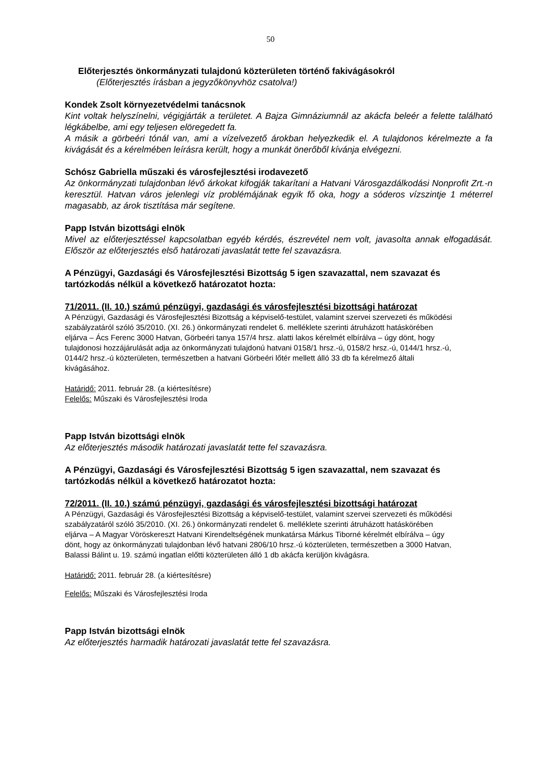50
Előterjesztés önkormányzati tulajdonú közterületen történő fakivágásokról
(Előterjesztés írásban a jegyzőkönyvhöz csatolva!)
Kondek Zsolt környezetvédelmi tanácsnok
Kint voltak helyszínelni, végigjárták a területet. A Bajza Gimnáziumnál az akácfa beleér a felette található légkábelbe, ami egy teljesen elöregedett fa.
A másik a görbeéri tónál van, ami a vízelvezető árokban helyezkedik el. A tulajdonos kérelmezte a fa kivágását és a kérelmében leírásra került, hogy a munkát önerőből kívánja elvégezni.
Schósz Gabriella műszaki és városfejlesztési irodavezető
Az önkormányzati tulajdonban lévő árkokat kifogják takarítani a Hatvani Városgazdálkodási Nonprofit Zrt.-n keresztül. Hatvan város jelenlegi víz problémájának egyik fő oka, hogy a sóderos vízszintje 1 méterrel magasabb, az árok tisztítása már segítene.
Papp István bizottsági elnök
Mivel az előterjesztéssel kapcsolatban egyéb kérdés, észrevétel nem volt, javasolta annak elfogadását. Először az előterjesztés első határozati javaslatát tette fel szavazásra.
A Pénzügyi, Gazdasági és Városfejlesztési Bizottság 5 igen szavazattal, nem szavazat és tartózkodás nélkül a következő határozatot hozta:
71/2011. (II. 10.) számú pénzügyi, gazdasági és városfejlesztési bizottsági határozat
A Pénzügyi, Gazdasági és Városfejlesztési Bizottság a képviselő-testület, valamint szervei szervezeti és működési szabályzatáról szóló 35/2010. (XI. 26.) önkormányzati rendelet 6. melléklete szerinti átruházott hatáskörében eljárva – Ács Ferenc 3000 Hatvan, Görbeéri tanya 157/4 hrsz. alatti lakos kérelmét elbírálva – úgy dönt, hogy tulajdonosi hozzájárulását adja az önkormányzati tulajdonú hatvani 0158/1 hrsz.-ú, 0158/2 hrsz.-ú, 0144/1 hrsz.-ú, 0144/2 hrsz.-ú közterületen, természetben a hatvani Görbeéri lőtér mellett álló 33 db fa kérelmező általi kivágásához.
Határidő: 2011. február 28. (a kiértesítésre)
Felelős: Műszaki és Városfejlesztési Iroda
Papp István bizottsági elnök
Az előterjesztés második határozati javaslatát tette fel szavazásra.
A Pénzügyi, Gazdasági és Városfejlesztési Bizottság 5 igen szavazattal, nem szavazat és tartózkodás nélkül a következő határozatot hozta:
72/2011. (II. 10.) számú pénzügyi, gazdasági és városfejlesztési bizottsági határozat
A Pénzügyi, Gazdasági és Városfejlesztési Bizottság a képviselő-testület, valamint szervei szervezeti és működési szabályzatáról szóló 35/2010. (XI. 26.) önkormányzati rendelet 6. melléklete szerinti átruházott hatáskörében eljárva – A Magyar Vöröskereszt Hatvani Kirendeltségének munkatársa Márkus Tiborné kérelmét elbírálva – úgy dönt, hogy az önkormányzati tulajdonban lévő hatvani 2806/10 hrsz.-ú közterületen, természetben a 3000 Hatvan, Balassi Bálint u. 19. számú ingatlan előtti közterületen álló 1 db akácfa kerüljön kivágásra.
Határidő: 2011. február 28. (a kiértesítésre)
Felelős: Műszaki és Városfejlesztési Iroda
Papp István bizottsági elnök
Az előterjesztés harmadik határozati javaslatát tette fel szavazásra.